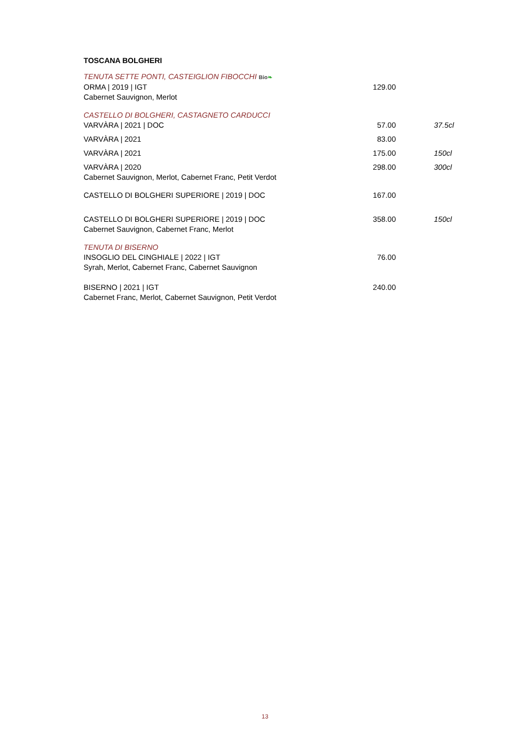TOSCANA BOLGHERI
| TENUTA SETTE PONTI, CASTEIGLION FIBOCCHI Bio ❧ | | |
| ORMA / 2019 / IGT | 129.00 | |
| Cabernet Sauvignon, Merlot | | |
| CASTELLO DI BOLGHERI, CASTAGNETO CARDUCCI | | |
| VARVÀRA / 2021 / DOC | 57.00 | 37.5cl |
| VARVÀRA / 2021 | 83.00 | |
| VARVÀRA / 2021 | 175.00 | 150cl |
| VARVÀRA / 2020 | 298.00 | 300cl |
| Cabernet Sauvignon, Merlot, Cabernet Franc, Petit Verdot | | |
| CASTELLO DI BOLGHERI SUPERIORE / 2019 / DOC | 167.00 | |
| CASTELLO DI BOLGHERI SUPERIORE / 2019 / DOC | 358.00 | 150cl |
| Cabernet Sauvignon, Cabernet Franc, Merlot | | |
| TENUTA DI BISERNO | | |
| INSOGLIO DEL CINGHIALE / 2022 / IGT | 76.00 | |
| Syrah, Merlot, Cabernet Franc, Cabernet Sauvignon | | |
| BISERNO / 2021 / IGT | 240.00 | |
| Cabernet Franc, Merlot, Cabernet Sauvignon, Petit Verdot | | |
13